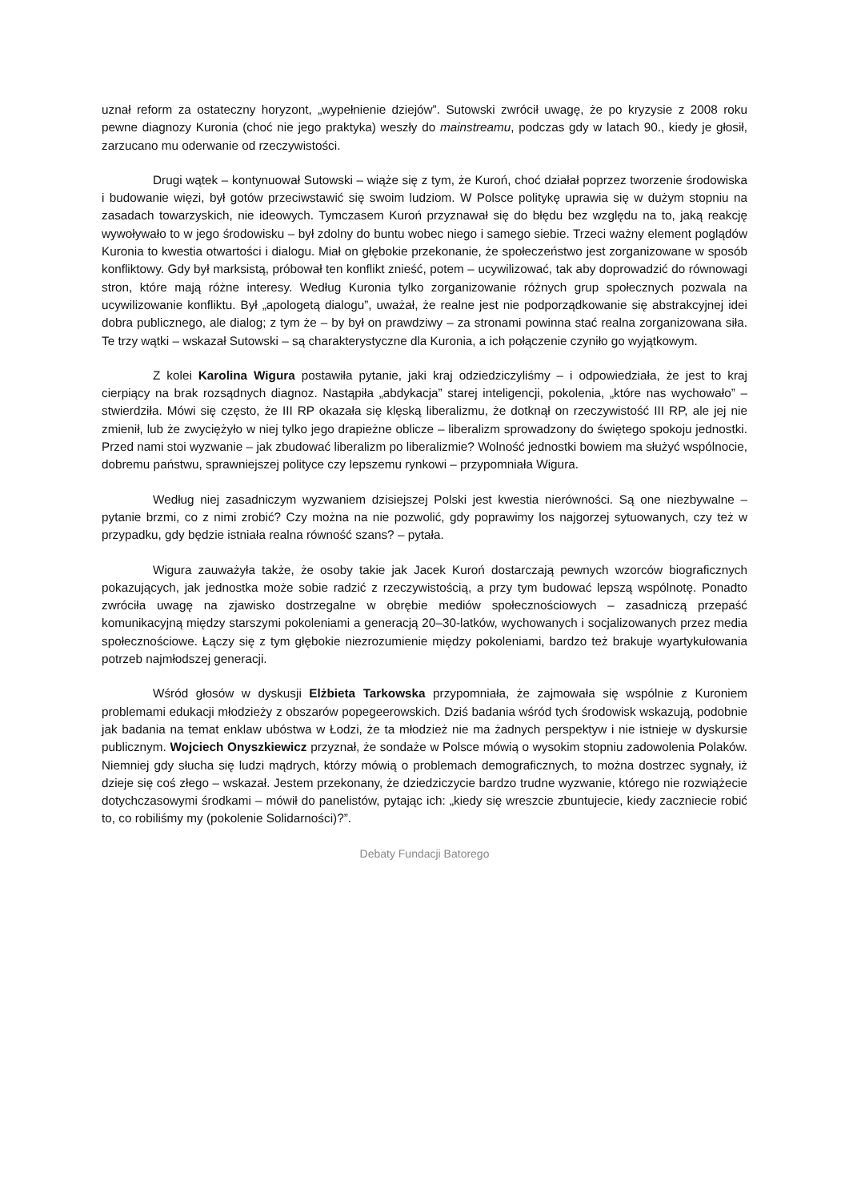uznał reform za ostateczny horyzont, „wypełnienie dziejów”. Sutowski zwrócił uwagę, że po kryzysie z 2008 roku pewne diagnozy Kuronia (choć nie jego praktyka) weszły do mainstreamu, podczas gdy w latach 90., kiedy je głosił, zarzucano mu oderwanie od rzeczywistości.
Drugi wątek – kontynuował Sutowski – wiąże się z tym, że Kuroń, choć działał poprzez tworzenie środowiska i budowanie więzi, był gotów przeciwstawić się swoim ludziom. W Polsce politykę uprawia się w dużym stopniu na zasadach towarzyskich, nie ideowych. Tymczasem Kuroń przyznawał się do błędu bez względu na to, jaką reakcję wywoływało to w jego środowisku – był zdolny do buntu wobec niego i samego siebie. Trzeci ważny element poglądów Kuronia to kwestia otwartości i dialogu. Miał on głębokie przekonanie, że społeczeństwo jest zorganizowane w sposób konfliktowy. Gdy był marksistą, próbował ten konflikt znieść, potem – ucywilizować, tak aby doprowadzić do równowagi stron, które mają różne interesy. Według Kuronia tylko zorganizowanie różnych grup społecznych pozwala na ucywilizowanie konfliktu. Był „apologetą dialogu”, uważał, że realne jest nie podporządkowanie się abstrakcyjnej idei dobra publicznego, ale dialog; z tym że – by był on prawdziwy – za stronami powinna stać realna zorganizowana siła. Te trzy wątki – wskazał Sutowski – są charakterystyczne dla Kuronia, a ich połączenie czyniło go wyjątkowym.
Z kolei Karolina Wigura postawiła pytanie, jaki kraj odziedziczyliśmy – i odpowiedziała, że jest to kraj cierpiący na brak rozsądnych diagnoz. Nastąpiła „abdykacja” starej inteligencji, pokolenia, „które nas wychowało” – stwierdziła. Mówi się często, że III RP okazała się klęską liberalizmu, że dotknął on rzeczywistość III RP, ale jej nie zmienił, lub że zwyciężyło w niej tylko jego drapieżne oblicze – liberalizm sprowadzony do świętego spokoju jednostki. Przed nami stoi wyzwanie – jak zbudować liberalizm po liberalizmie? Wolność jednostki bowiem ma służyć wspólnocie, dobremu państwu, sprawniejszej polityce czy lepszemu rynkowi – przypomniała Wigura.
Według niej zasadniczym wyzwaniem dzisiejszej Polski jest kwestia nierówności. Są one niezbywalne – pytanie brzmi, co z nimi zrobić? Czy można na nie pozwolić, gdy poprawimy los najgorzej sytuowanych, czy też w przypadku, gdy będzie istniała realna równość szans? – pytała.
Wigura zauważyła także, że osoby takie jak Jacek Kuroń dostarczają pewnych wzorców biograficznych pokazujących, jak jednostka może sobie radzić z rzeczywistością, a przy tym budować lepszą wspólnotę. Ponadto zwróciła uwagę na zjawisko dostrzegalne w obrębie mediów społecznościowych – zasadniczą przepaść komunikacyjną między starszymi pokoleniami a generacją 20–30-latków, wychowanych i socjalizowanych przez media społecznościowe. Łączy się z tym głębokie niezrozumienie między pokoleniami, bardzo też brakuje wyartykułowania potrzeb najmłodszej generacji.
Wśród głosów w dyskusji Elżbieta Tarkowska przypomniała, że zajmowała się wspólnie z Kuroniem problemami edukacji młodzieży z obszarów popegeerowskich. Dziś badania wśród tych środowisk wskazują, podobnie jak badania na temat enklaw ubóstwa w Łodzi, że ta młodzież nie ma żadnych perspektyw i nie istnieje w dyskursie publicznym. Wojciech Onyszkiewicz przyznał, że sondaże w Polsce mówią o wysokim stopniu zadowolenia Polaków. Niemniej gdy słucha się ludzi mądrych, którzy mówią o problemach demograficznych, to można dostrzec sygnały, iż dzieje się coś złego – wskazał. Jestem przekonany, że dziedziczycie bardzo trudne wyzwanie, którego nie rozwiążecie dotychczasowymi środkami – mówił do panelistów, pytając ich: „kiedy się wreszcie zbuntujecie, kiedy zaczniecie robić to, co robiliśmy my (pokolenie Solidarności)?”.
Debaty Fundacji Batorego